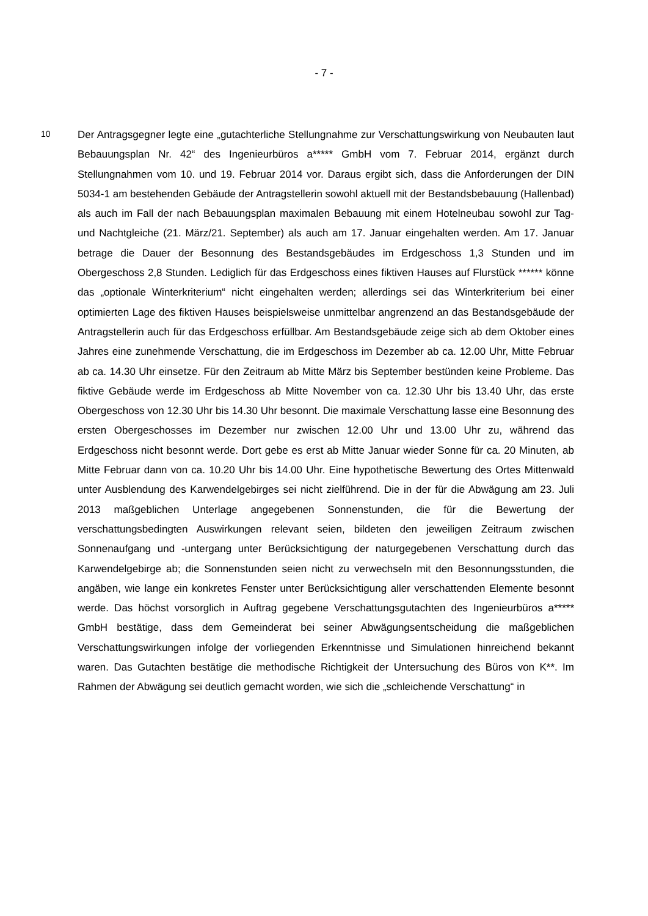- 7 -
10
Der Antragsgegner legte eine „gutachterliche Stellungnahme zur Verschattungswirkung von Neubauten laut Bebauungsplan Nr. 42“ des Ingenieurbüros a***** GmbH vom 7. Februar 2014, ergänzt durch Stellungnahmen vom 10. und 19. Februar 2014 vor. Daraus ergibt sich, dass die Anforderungen der DIN 5034-1 am bestehenden Gebäude der Antragstellerin sowohl aktuell mit der Bestandsbebauung (Hallenbad) als auch im Fall der nach Bebauungsplan maximalen Bebauung mit einem Hotelneubau sowohl zur Tag- und Nachtgleiche (21. März/21. September) als auch am 17. Januar eingehalten werden. Am 17. Januar betrage die Dauer der Besonnung des Bestandsgebäudes im Erdgeschoss 1,3 Stunden und im Obergeschoss 2,8 Stunden. Lediglich für das Erdgeschoss eines fiktiven Hauses auf Flurstück ****** könne das „optionale Winterkriterium“ nicht eingehalten werden; allerdings sei das Winterkriterium bei einer optimierten Lage des fiktiven Hauses beispielsweise unmittelbar angrenzend an das Bestandsgebäude der Antragstellerin auch für das Erdgeschoss erfüllbar. Am Bestandsgebäude zeige sich ab dem Oktober eines Jahres eine zunehmende Verschattung, die im Erdgeschoss im Dezember ab ca. 12.00 Uhr, Mitte Februar ab ca. 14.30 Uhr einsetze. Für den Zeitraum ab Mitte März bis September bestünden keine Probleme. Das fiktive Gebäude werde im Erdgeschoss ab Mitte November von ca. 12.30 Uhr bis 13.40 Uhr, das erste Obergeschoss von 12.30 Uhr bis 14.30 Uhr besonnt. Die maximale Verschattung lasse eine Besonnung des ersten Obergeschosses im Dezember nur zwischen 12.00 Uhr und 13.00 Uhr zu, während das Erdgeschoss nicht besonnt werde. Dort gebe es erst ab Mitte Januar wieder Sonne für ca. 20 Minuten, ab Mitte Februar dann von ca. 10.20 Uhr bis 14.00 Uhr. Eine hypothetische Bewertung des Ortes Mittenwald unter Ausblendung des Karwendelgebirges sei nicht zielführend. Die in der für die Abwägung am 23. Juli 2013 maßgeblichen Unterlage angegebenen Sonnenstunden, die für die Bewertung der verschattungsbedingten Auswirkungen relevant seien, bildeten den jeweiligen Zeitraum zwischen Sonnenaufgang und -untergang unter Berücksichtigung der naturgegebenen Verschattung durch das Karwendelgebirge ab; die Sonnenstunden seien nicht zu verwechseln mit den Besonnungsstunden, die angäben, wie lange ein konkretes Fenster unter Berücksichtigung aller verschattenden Elemente besonnt werde. Das höchst vorsorglich in Auftrag gegebene Verschattungsgutachten des Ingenieurbüros a***** GmbH bestätige, dass dem Gemeinderat bei seiner Abwägungsentscheidung die maßgeblichen Verschattungswirkungen infolge der vorliegenden Erkenntnisse und Simulationen hinreichend bekannt waren. Das Gutachten bestätige die methodische Richtigkeit der Untersuchung des Büros von K**. Im Rahmen der Abwägung sei deutlich gemacht worden, wie sich die „schleichende Verschattung“ in